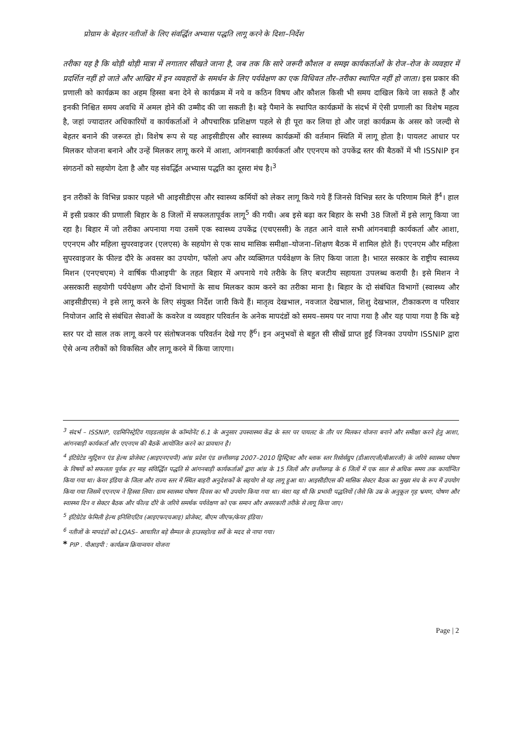प्रोग्राम के बेहतर नतीजों के लिए संवर्द्धित अभ्यास पद्धति लागू करने के दिशा–निर्देश
तरीका यह है कि थोड़ी थोड़ी मात्रा में लगातार सीखते जाना है, जब तक कि सारे जरूरी कौशल व समझ कार्यकर्ताओं के रोज–रोज के व्यवहार में प्रदर्शित नहीं हो जाते और आखिर में इन व्यवहारों के समर्थन के लिए पर्यवेक्षण का एक विधिवत तौर–तरीका स्थापित नहीं हो जाता। इस प्रकार की प्रणाली को कार्यक्रम का अहम हिस्सा बना देने से कार्यक्रम में नये व कठिन विषय और कौशल किसी भी समय दाखिल किये जा सकते हैं और इनकी निश्चित समय अवधि में अमल होने की उम्मीद की जा सकती है। बड़े पैमाने के स्थापित कार्यक्रमों के संदर्भ में ऐसी प्रणाली का विशेष महत्व है, जहां ज्यादातर अधिकारियों व कार्यकर्ताओं ने औपचारिक प्रशिक्षण पहले से ही पूरा कर लिया हो और जहां कार्यक्रम के असर को जल्दी से बेहतर बनाने की जरूरत हो। विशेष रूप से यह आइसीडीएस और स्वास्थ्य कार्यक्रमों की वर्तमान स्थिति में लागू होता है। पायलट आधार पर मिलकर योजना बनाने और उन्हें मिलकर लागू करने में आशा, आंगनबाड़ी कार्यकर्ता और एएनएम को उपकेंद्र स्तर की बैठकों में भी ISSNIP इन संगठनों को सहयोग देता है और यह संवर्द्धित अभ्यास पद्धति का दूसरा मंच है।<sup>3</sup>
इन तरीकों के विभिन्न प्रकार पहले भी आइसीडीएस और स्वास्थ्य कर्मियों को लेकर लागू किये गये हैं जिनसे विभिन्न स्तर के परिणाम मिले हैं<sup>4</sup>। हाल में इसी प्रकार की प्रणाली बिहार के 8 जिलों में सफलतापूर्वक लागू<sup>5</sup> की गयी। अब इसे बढ़ा कर बिहार के सभी 38 जिलों में इसे लागू किया जा रहा है। बिहार में जो तरीका अपनाया गया उसमें एक स्वास्थ्य उपकेंद्र (एचएससी) के तहत आने वाले सभी आंगनबाड़ी कार्यकर्ता और आशा, एएनएम और महिला सुपरवाइजर (एलएस) के सहयोग से एक साथ मासिक समीक्षा–योजना–शिक्षण बैठक में शामिल होते हैं। एएनएम और महिला सुपरवाइजर के फील्ड दौरे के अवसर का उपयोग, फॉलो अप और व्यक्तिगत पर्यवेक्षण के लिए किया जाता है। भारत सरकार के राष्ट्रीय स्वास्थ्य मिशन (एनएचएम) ने वार्षिक पीआइपी' के तहत बिहार में अपनाये गये तरीके के लिए बजटीय सहायता उपलब्ध करायी है। इसे मिशन ने असरकारी सहयोगी पर्यपेक्षण और दोनों विभागों के साथ मिलकर काम करने का तरीका माना है। बिहार के दो संबंधित विभागों (स्वास्थ्य और आइसीडीएस) ने इसे लागू करने के लिए संयुक्त निर्देश जारी किये हैं। मातृत्व देखभाल, नवजात देखभाल, शिशु देखभाल, टीकाकरण व परिवार नियोजन आदि से संबंधित सेवाओं के कवरेज व व्यवहार परिवर्तन के अनेक मापदंडों को समय–समय पर नापा गया है और यह पाया गया है कि बड़े स्तर पर दो साल तक लागू करने पर संतोषजनक परिवर्तन देखे गए हैं<sup>6</sup>। इन अनुभवों से बहुत सी सीखें प्राप्त हुईं जिनका उपयोग ISSNIP द्वारा ऐसे अन्य तरीकों को विकसित और लागू करने में किया जाएगा।
<sup>3</sup> संदर्भ – ISSNIP, एडमिनिस्ट्रेटिव गाइडलाइंस के कॉम्पोनेंट 6.1 के अनुसार उपस्वास्थ्य केंद्र के स्तर पर पायलट के तौर पर मिलकर योजना बनाने और समीक्षा करने हेतु आशा, आंगनबाड़ी कार्यकर्ता और एएनएम की बैठकें आयोजित करने का प्रावधान है।
<sup>4</sup> इंटिग्रेटेड न्युट्रिशन एंड हेल्थ प्रोजेक्ट (आइएनएचपी) आंध्र प्रदेश एंड छत्तीसगढ़ 2007–2010 ड्रिस्ट्रिक्ट और ब्लाक स्तर रिसोर्सग्रुप (डीआरएजी/बीआरजी) के जरिये स्वास्थ्य पोषण के विषयों को सफलता पूर्वक हर माह संविर्द्धित पद्धति से आंगनबाड़ी कार्यकर्ताओं द्वारा आंध्र के 15 जिलों और छत्तीसगढ़ के 6 जिलों में एक साल से अधिक समय तक कार्यान्वित किया गया था। केयर इंडिया के जिला और राज्य स्तर में स्थित बाहरी अनुदेशकों के सहयोग से यह लागू हुआ था। आइसीडीएस की मासिक सेक्टर बैठक का मुख्य मंच के रूप में उपयोग किया गया जिसमें एएनएम ने हिस्सा लिया। ग्राम स्वास्थ्य पोषण दिवस का भी उपयोग किया गया था। मंशा यह थी कि प्रभावी पद्धतियों (जैसे कि उम्र के अनुकूल गृह भ्रमण, पोषण और स्वास्थ्य दिन व सेक्टर बैठक और फील्ड दौरे के जरिये समर्थक पर्यवेक्षण को एक समान और असरकारी तरीके से लागू किया जाए।
<sup>5</sup> इंटिग्रेटेड फेमिली हेल्थ इनिशिएटिव (आइएफएचआइ) प्रोजेक्ट, बीएम जीएफ/केयर इंडिया।
<sup>6</sup> नतीजों के मापदंडों को LQAS– आधारित बड़े सैम्पल के हाउसहोल्ड सर्वे के मदद से नापा गया।
* PIP . पीआइपी : कार्यक्रम क्रियान्वयन योजना
Page | 2